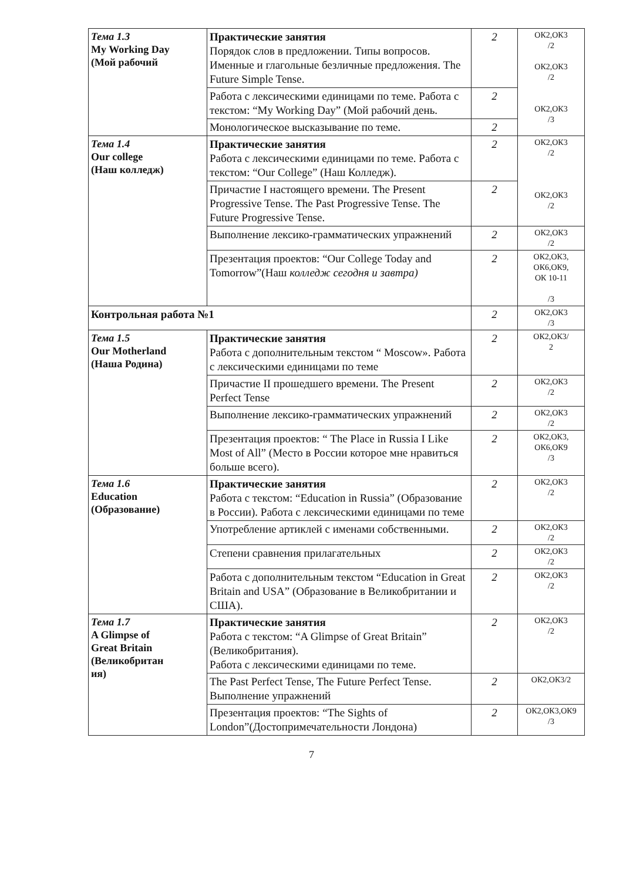| Тема 1.3 My Working Day (Мой рабочий | Практические занятия Порядок слов в предложении. Типы вопросов. Именные и глагольные безличные предложения. The Future Simple Tense. | 2 | ОК2,ОК3 /2 ОК2,ОК3 /2 ОК2,ОК3 /3 |
| | Работа с лексическими единицами по теме. Работа с текстом: “My Working Day” (Мой рабочий день. | 2 | |
| | Монологическое высказывание по теме. | 2 | |
| Тема 1.4 Our college (Наш колледж) | Практические занятия Работа с лексическими единицами по теме. Работа с текстом: “Our College” (Наш Колледж). | 2 | ОК2,ОК3 /2 ОК2,ОК3 /2 |
| | Причастие I настоящего времени. The Present Progressive Tense. The Past Progressive Tense. The Future Progressive Tense. | 2 | |
| | Выполнение лексико-грамматических упражнений | 2 | ОК2,ОК3 /2 |
| | Презентация проектов: “Our College Today and Tomorrow”(Наш колледж сегодня и завтра) | 2 | ОК2,ОК3, ОК6,ОК9, ОК 10-11 /3 |
| Контрольная работа №1 | | 2 | ОК2,ОК3 /3 |
| Тема 1.5 Our Motherland (Наша Родина) | Практические занятия Работа с дополнительным текстом “ Moscow». Работа с лексическими единицами по теме | 2 | ОК2,ОК3/ 2 |
| | Причастие II прошедшего времени. The Present Perfect Tense | 2 | ОК2,ОК3 /2 |
| | Выполнение лексико-грамматических упражнений | 2 | ОК2,ОК3 /2 |
| | Презентация проектов: “ The Place in Russia I Like Most of All” (Место в России которое мне нравиться больше всего). | 2 | ОК2,ОК3, ОК6,ОК9 /3 |
| Тема 1.6 Education (Образование) | Практические занятия Работа с текстом: “Education in Russia” (Образование в России). Работа с лексическими единицами по теме | 2 | ОК2,ОК3 /2 |
| | Употребление артиклей с именами собственными. | 2 | ОК2,ОК3 /2 |
| | Степени сравнения прилагательных | 2 | ОК2,ОК3 /2 |
| | Работа с дополнительным текстом “Education in Great Britain and USA” (Образование в Великобритании и США). | 2 | ОК2,ОК3 /2 |
| Тема 1.7 A Glimpse of Great Britain (Великобритан ия) | Практические занятия Работа с текстом: “A Glimpse of Great Britain” (Великобритания). Работа с лексическими единицами по теме. | 2 | ОК2,ОК3 /2 |
| | The Past Perfect Tense, The Future Perfect Tense. Выполнение упражнений | 2 | ОК2,ОК3/2 |
| | Презентация проектов: “The Sights of London”(Достопримечательности Лондона) | 2 | ОК2,ОК3,ОК9 /3 |
7